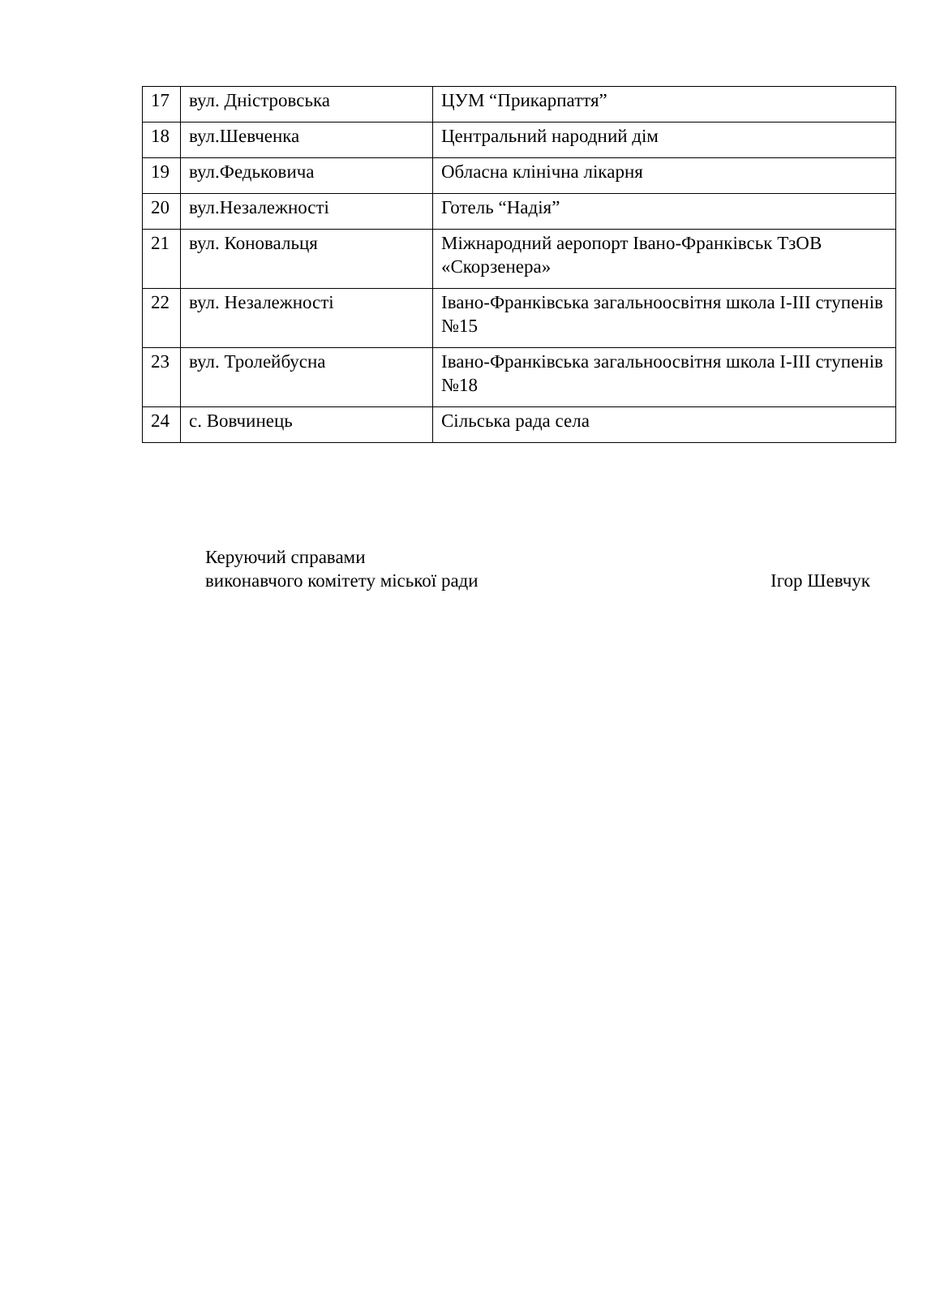| 17 | вул. Дністровська | ЦУМ “Прикарпаття” |
| 18 | вул.Шевченка | Центральний народний дім |
| 19 | вул.Федьковича | Обласна клінічна лікарня |
| 20 | вул.Незалежності | Готель “Надія” |
| 21 | вул. Коновальця | Міжнародний аеропорт Івано-Франківськ ТзОВ «Скорзенера» |
| 22 | вул. Незалежності | Івано-Франківська загальноосвітня школа І-ІІІ ступенів №15 |
| 23 | вул. Тролейбусна | Івано-Франківська загальноосвітня школа І-ІІІ ступенів №18 |
| 24 | с. Вовчинець | Сільська рада села |
Керуючий справами
виконавчого комітету міської ради Ігор Шевчук